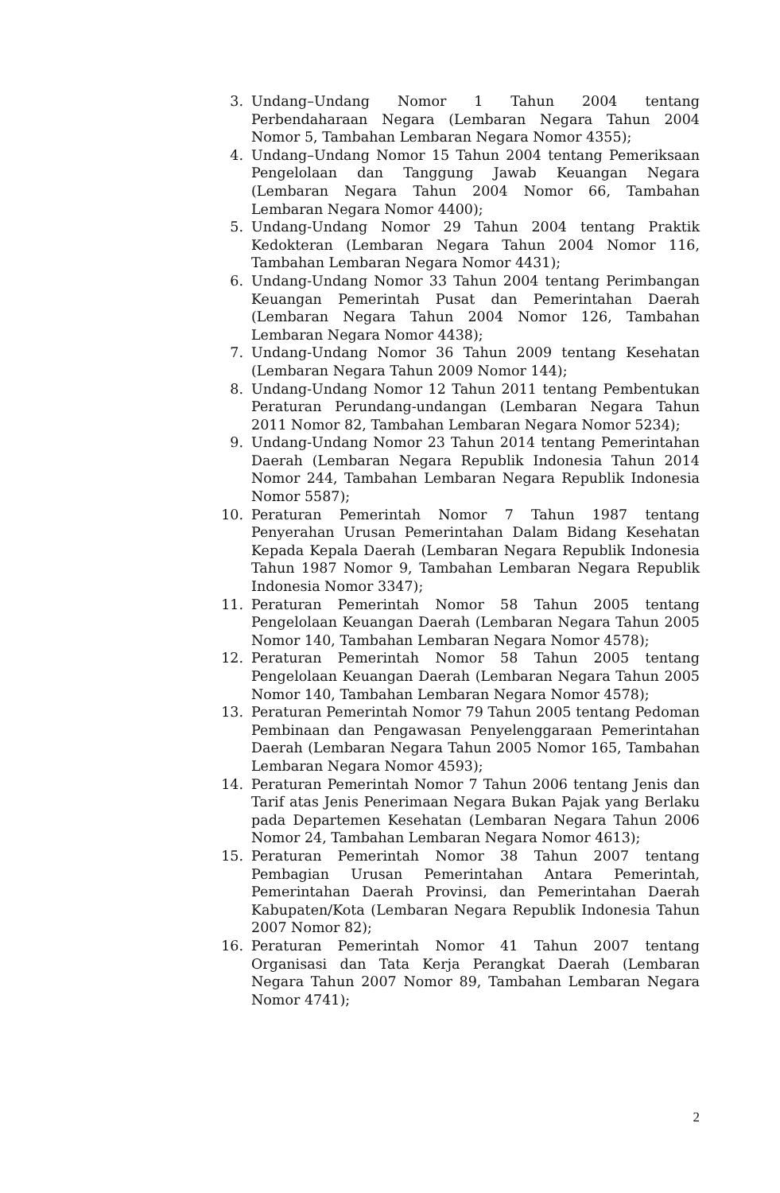3. Undang–Undang Nomor 1 Tahun 2004 tentang Perbendaharaan Negara (Lembaran Negara Tahun 2004 Nomor 5, Tambahan Lembaran Negara Nomor 4355);
4. Undang–Undang Nomor 15 Tahun 2004 tentang Pemeriksaan Pengelolaan dan Tanggung Jawab Keuangan Negara (Lembaran Negara Tahun 2004 Nomor 66, Tambahan Lembaran Negara Nomor 4400);
5. Undang-Undang Nomor 29 Tahun 2004 tentang Praktik Kedokteran (Lembaran Negara Tahun 2004 Nomor 116, Tambahan Lembaran Negara Nomor 4431);
6. Undang-Undang Nomor 33 Tahun 2004 tentang Perimbangan Keuangan Pemerintah Pusat dan Pemerintahan Daerah (Lembaran Negara Tahun 2004 Nomor 126, Tambahan Lembaran Negara Nomor 4438);
7. Undang-Undang Nomor 36 Tahun 2009 tentang Kesehatan (Lembaran Negara Tahun 2009 Nomor 144);
8. Undang-Undang Nomor 12 Tahun 2011 tentang Pembentukan Peraturan Perundang-undangan (Lembaran Negara Tahun 2011 Nomor 82, Tambahan Lembaran Negara Nomor 5234);
9. Undang-Undang Nomor 23 Tahun 2014 tentang Pemerintahan Daerah (Lembaran Negara Republik Indonesia Tahun 2014 Nomor 244, Tambahan Lembaran Negara Republik Indonesia Nomor 5587);
10. Peraturan Pemerintah Nomor 7 Tahun 1987 tentang Penyerahan Urusan Pemerintahan Dalam Bidang Kesehatan Kepada Kepala Daerah (Lembaran Negara Republik Indonesia Tahun 1987 Nomor 9, Tambahan Lembaran Negara Republik Indonesia Nomor 3347);
11. Peraturan Pemerintah Nomor 58 Tahun 2005 tentang Pengelolaan Keuangan Daerah (Lembaran Negara Tahun 2005 Nomor 140, Tambahan Lembaran Negara Nomor 4578);
12. Peraturan Pemerintah Nomor 58 Tahun 2005 tentang Pengelolaan Keuangan Daerah (Lembaran Negara Tahun 2005 Nomor 140, Tambahan Lembaran Negara Nomor 4578);
13. Peraturan Pemerintah Nomor 79 Tahun 2005 tentang Pedoman Pembinaan dan Pengawasan Penyelenggaraan Pemerintahan Daerah (Lembaran Negara Tahun 2005 Nomor 165, Tambahan Lembaran Negara Nomor 4593);
14. Peraturan Pemerintah Nomor 7 Tahun 2006 tentang Jenis dan Tarif atas Jenis Penerimaan Negara Bukan Pajak yang Berlaku pada Departemen Kesehatan (Lembaran Negara Tahun 2006 Nomor 24, Tambahan Lembaran Negara Nomor 4613);
15. Peraturan Pemerintah Nomor 38 Tahun 2007 tentang Pembagian Urusan Pemerintahan Antara Pemerintah, Pemerintahan Daerah Provinsi, dan Pemerintahan Daerah Kabupaten/Kota (Lembaran Negara Republik Indonesia Tahun 2007 Nomor 82);
16. Peraturan Pemerintah Nomor 41 Tahun 2007 tentang Organisasi dan Tata Kerja Perangkat Daerah (Lembaran Negara Tahun 2007 Nomor 89, Tambahan Lembaran Negara Nomor 4741);
2